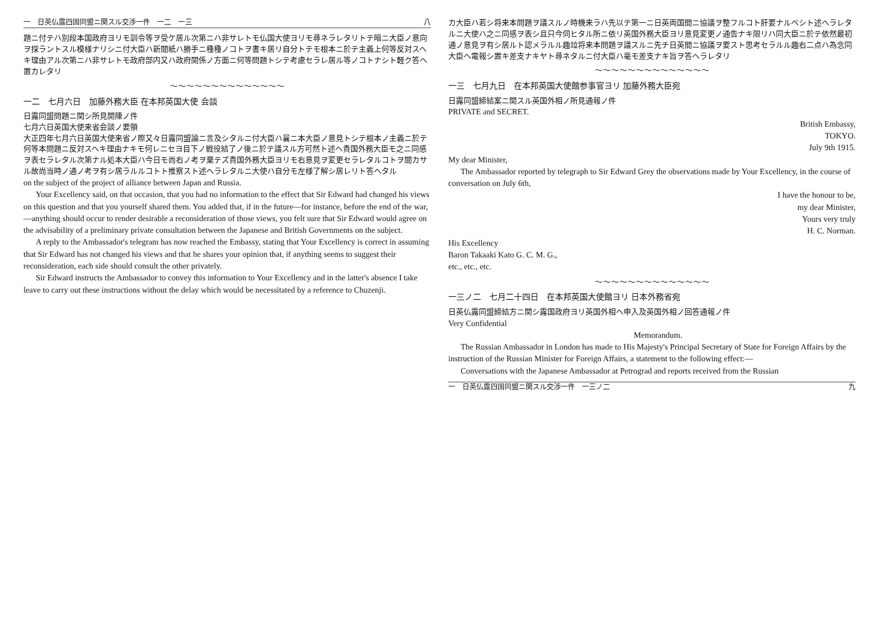一　日英仏露四国同盟ニ関スル交渉一件　一二　一三 八
題ニ付テハ別段本国政府ヨリモ訓令等ヲ受ケ居ル次第ニハ非サレトモ仏国大使ヨリモ尋ネラレタリトテ暗ニ大臣ノ意向ヲ探ラントスル模様ナリシニ付大臣ハ新聞紙ハ勝手ニ種種ノコトヲ書キ居リ自分トテモ根本ニ於テ主義上何等反対スヘキ理由アル次第ニハ非サレトモ政府部内又ハ政府関係ノ方面ニ何等問題トシテ考慮セラレ居ル等ノコトナシト軽ク答ヘ置カレタリ
～～～～～～～～～～～～～～
一二　七月六日　加藤外務大臣 在本邦英国大使 会談
日露同盟問題ニ関シ所見開陳ノ件
七月六日英国大使来省会談ノ要領
大正四年七月六日英国大使来省ノ際又々日露同盟論ニ言及シタルニ付大臣ハ曩ニ本大臣ノ意見トシテ根本ノ主義ニ於テ何等本問題ニ反対スヘキ理由ナキモ何レニセヨ目下ノ戦役結了ノ後ニ於テ議スル方可然ト述ヘ貴国外務大臣モ之ニ同感ヲ表セラレタル次第ナル処本大臣ハ今日モ尚右ノ考ヲ棄テズ貴国外務大臣ヨリモ右意見ヲ変更セラレタルコトヲ聞カサル故尚当時ノ通ノ考ヲ有シ居ラルルコトト推察スト述ヘラレタルニ大使ハ自分モ左様了解シ居レリト答ヘタル
on the subject of the project of alliance between Japan and Russia.
Your Excellency said, on that occasion, that you had no information to the effect that Sir Edward had changed his views on this question and that you yourself shared them. You added that, if in the future—for instance, before the end of the war,—anything should occur to render desirable a reconsideration of those views, you felt sure that Sir Edward would agree on the advisability of a preliminary private consultation between the Japanese and British Governments on the subject.
A reply to the Ambassador's telegram has now reached the Embassy, stating that Your Excellency is correct in assuming that Sir Edward has not changed his views and that he shares your opinion that, if anything seems to suggest their reconsideration, each side should consult the other privately.
Sir Edward instructs the Ambassador to convey this information to Your Excellency and in the latter's absence I take leave to carry out these instructions without the delay which would be necessitated by a reference to Chuzenji.
カ大臣ハ若シ将来本問題ヲ議スルノ時機来ラハ先以テ第一ニ日英両国間ニ協議ヲ整フルコト肝要ナルベシト述ヘラレタルニ大使ハ之ニ同感ヲ表シ且只今伺ヒタル所ニ依リ英国外務大臣ヨリ意見変更ノ通告ナキ限リハ同大臣ニ於テ依然最初通ノ意見ヲ有シ居ルト認メラルル趣竝将来本問題ヲ議スルニ先チ日英間ニ協議ヲ要スト思考セラルル趣右二点ハ為念同大臣ヘ電報シ置キ差支ナキヤト尋ネタルニ付大臣ハ毫モ差支ナキ旨ヲ答ヘラレタリ
～～～～～～～～～～～～～～
一三　七月九日　在本邦英国大使館参事官ヨリ 加藤外務大臣宛
日露同盟締結案ニ関スル英国外相ノ所見通報ノ件
PRIVATE and SECRET.
British Embassy,
TOKYO.
July 9th 1915.
My dear Minister,
The Ambassador reported by telegraph to Sir Edward Grey the observations made by Your Excellency, in the course of conversation on July 6th,
I have the honour to be,
my dear Minister,
Yours very truly
H. C. Norman.
His Excellency
Baron Takaaki Kato G. C. M. G.,
etc., etc., etc.
～～～～～～～～～～～～～～
一三ノ二　七月二十四日　在本邦英国大使館ヨリ 日本外務省宛
日英仏露同盟締結方ニ関シ露国政府ヨリ英国外相ヘ申入及英国外相ノ回答通報ノ件
Very Confidential
Memorandum.
The Russian Ambassador in London has made to His Majesty's Principal Secretary of State for Foreign Affairs by the instruction of the Russian Minister for Foreign Affairs, a statement to the following effect:—
Conversations with the Japanese Ambassador at Petrograd and reports received from the Russian
一　日英仏露四国同盟ニ関スル交渉一件　一三ノ二 九